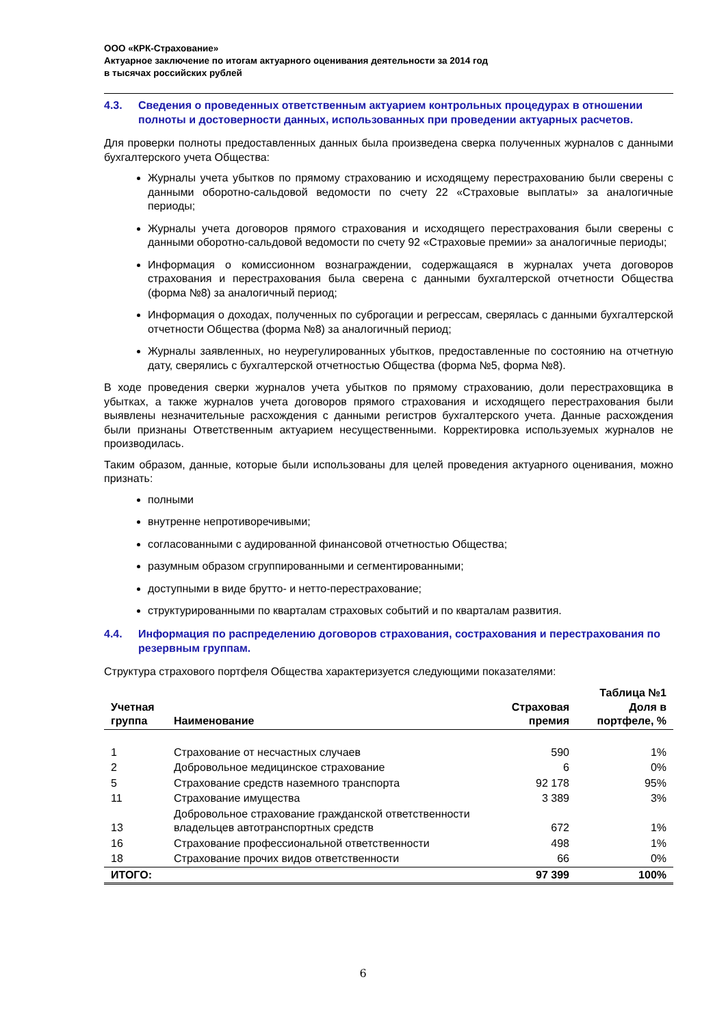ООО «КРК-Страхование»
Актуарное заключение по итогам актуарного оценивания деятельности за 2014 год
в тысячах российских рублей
4.3. Сведения о проведенных ответственным актуарием контрольных процедурах в отношении полноты и достоверности данных, использованных при проведении актуарных расчетов.
Для проверки полноты предоставленных данных была произведена сверка полученных журналов с данными бухгалтерского учета Общества:
Журналы учета убытков по прямому страхованию и исходящему перестрахованию были сверены с данными оборотно-сальдовой ведомости по счету 22 «Страховые выплаты» за аналогичные периоды;
Журналы учета договоров прямого страхования и исходящего перестрахования были сверены с данными оборотно-сальдовой ведомости по счету 92 «Страховые премии» за аналогичные периоды;
Информация о комиссионном вознаграждении, содержащаяся в журналах учета договоров страхования и перестрахования была сверена с данными бухгалтерской отчетности Общества (форма №8) за аналогичный период;
Информация о доходах, полученных по суброгации и регрессам, сверялась с данными бухгалтерской отчетности Общества (форма №8) за аналогичный период;
Журналы заявленных, но неурегулированных убытков, предоставленные по состоянию на отчетную дату, сверялись с бухгалтерской отчетностью Общества (форма №5, форма №8).
В ходе проведения сверки журналов учета убытков по прямому страхованию, доли перестраховщика в убытках, а также журналов учета договоров прямого страхования и исходящего перестрахования были выявлены незначительные расхождения с данными регистров бухгалтерского учета. Данные расхождения были признаны Ответственным актуарием несущественными. Корректировка используемых журналов не производилась.
Таким образом, данные, которые были использованы для целей проведения актуарного оценивания, можно признать:
полными
внутренне непротиворечивыми;
согласованными с аудированной финансовой отчетностью Общества;
разумным образом сгруппированными и сегментированными;
доступными в виде брутто- и нетто-перестрахование;
структурированными по кварталам страховых событий и по кварталам развития.
4.4. Информация по распределению договоров страхования, сострахования и перестрахования по резервным группам.
Структура страхового портфеля Общества характеризуется следующими показателями:
| Учетная группа | Наименование | Страховая премия | Таблица №1 Доля в портфеле, % |
| --- | --- | --- | --- |
| 1 | Страхование от несчастных случаев | 590 | 1% |
| 2 | Добровольное медицинское страхование | 6 | 0% |
| 5 | Страхование средств наземного транспорта | 92 178 | 95% |
| 11 | Страхование имущества | 3 389 | 3% |
| 13 | Добровольное страхование гражданской ответственности владельцев автотранспортных средств | 672 | 1% |
| 16 | Страхование профессиональной ответственности | 498 | 1% |
| 18 | Страхование прочих видов ответственности | 66 | 0% |
| ИТОГО: | | 97 399 | 100% |
6